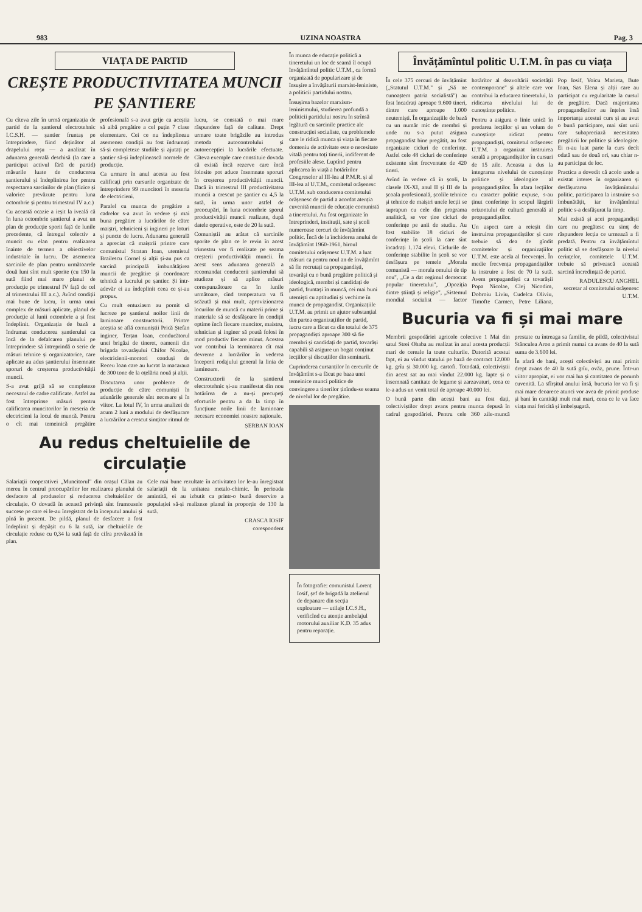983 UZINA NOASTRA Pag. 3
VIAȚA DE PARTID
CREȘTE PRODUCTIVITATEA MUNCII PE ȘANTIERE
Cu cîteva zile în urmă organizația de partid de la șantierul electrotehnic I.C.S.H. — șantier fruntaș pe întreprindere, fiind deținător al drapelului roșu — a analizat în adunarea generală deschisă (la care a participat activul fără de partid) măsurile luate de conducerea șantierului și îndeplinirea lor pentru respectarea sarcinilor de plan (fizice și valorice prevăzute pentru luna octombrie și pentru trimestrul IV a.c.)
Cu această ocazie a ieșit la iveală că în luna octombrie șantierul a avut un plan de producție sporit față de lunile precedente, că întregul colectiv a muncit cu elan pentru realizarea înainte de termen a obiectivelor industriale în lucru. De asemenea sarcinile de plan pentru următoarele două luni sînt mult sporite (cu 150 la sută fiind mai mare planul de producție pe trimestrul IV față de cel al trimestrului III a.c.). Avînd condiții mai bune de lucru, în urma unui complex de măsuri aplicate, planul de producție al lunii octombrie a și fost îndeplinit. Organizația de bază a îndrumat conducerea șantierului ca încă de la defalcarea planului pe întreprindere să întreprindă o serie de măsuri tehnice și organizatorice, care aplicate au adus șantierului însemnate sporuri de creșterea productivității muncii.
S-a avut grijă să se completeze necesarul de cadre calificate. Astfel au fost întreprinse măsuri pentru calificarea muncitorilor în meseria de electricieni la locul de muncă. Pentru o cît mai temeinică pregătire profesională s-a avut grije ca aceștia să aibă pregătire a cel puțin 7 clase elementare. Cei ce nu îndeplineau asemenea condiții au fost îndrumați să-și completeze studiile și ajutați pe șantier să-și îndeplinească normele de producție.
Ca urmare în anul acesta au fost calificați prin cursurile organizate de întreprindere 99 muncitori în meseria de electricieni.
Paralel cu munca de pregătire a cadrelor s-a avut în vedere și mai buna pregătire a lucrărilor de către maiștri, tehnicieni și ingineri pe loturi și puncte de lucru. Adunarea generală a apreciat că maiștrii printre care comunistul Stratan Ioan, utemistul Brailescu Cornel și alții și-au pus ca sarcină principală îmbunătățirea muncii de pregătire și coordonare tehnică a lucrului pe șantier. Și într-adevăr ei au îndeplinit ceea ce și-au propus.
Cu mult entuziasm au pornit să lucreze pe șantierul noilor linii de laminoare constructorii. Printre aceștia se află comuniștii Prică Ștefan inginer, Terțan Ioan, conducătorul unei brigăzi de tineret, oamenii din brigada tovarășului Chifor Nicolae, electricienii-montori conduși de Receu Ioan care au lucrat la macaraua de 300 tone de la oțelăria nouă și alții.
Discutarea unor probleme de producție de către comuniști în adunările generale sînt necesare și în viitor. La lotul IV, în urma analizei de acum 2 luni a modului de desfășurare a lucrărilor a crescut simțitor ritmul de lucru, se constată o mai mare răspundere față de calitate. Drept urmare toate brigăzile au introdus metoda autocontrolului și autorecepției la lucrările efectuate. Cîteva exemple care constituie dovada că există încă rezerve care încă folosite pot aduce însemnate sporuri în creșterea productivității muncii. Dacă în trimestrul III productivitatea muncii a crescut pe șantier cu 4,5 la sută, în urma unor astfel de preocupări, în luna octombrie sporul productivității muncii realizate, după datele operative, este de 20 la sută.
Comuniștii au arătat că sarcinile sporite de plan ce le revin în acest trimestru vor fi realizate pe seama creșterii productivității muncii. În acest sens adunarea generală a recomandat conducerii șantierului să studieze și să aplice măsuri corespunzătoare ca în lunile următoare, cînd temperatura va fi scăzută și mai mult, aprovizionarea locurilor de muncă cu materii prime și materiale să se desfășoare în condiții optime încît fiecare muncitor, maistru, tehnician și inginer să poată folosi în mod productiv fiecare minut. Acestea vor contribui la terminarea cît mai devreme a lucrărilor în vederea începerii rodajului general la linia de laminoare.
Constructorii de la șantierul electrotehnic și-au manifestat din nou hotărîrea de a nu-și precupeți eforturile pentru a da la timp în funcțiune noile linii de laminoare necesare economiei noastre naționale.
ȘERBAN IOAN
Au redus cheltuielile de circulație
Salariații cooperativei „Muncitorul" din orașul Călan au mereu în centrul preocupărilor lor realizarea planului de desfacere al produselor și reducerea cheltuielilor de circulație. O dovadă în această privință sînt frumoasele succese pe care ei le-au înregistrat de la începutul anului și pînă în prezent. De pildă, planul de desfacere a fost îndeplinit și depășit cu 6 la sută, iar cheltuielile de circulație reduse cu 0,34 la sută față de cifra prevăzută în plan.
Cele mai bune rezultate în activitatea lor le-au înregistrat salariații de la unitatea metalo-chimic. În perioada amintită, ei au izbutit ca printr-o bună deservire a populației să-și realizeze planul în proporție de 130 la sută.
CRASCA IOSIF
corespondent
În munca de educație politică a tineretului un loc de seamă îl ocupă învățămîntul politic U.T.M., ca formă organizată de popularizare și de însușire a învățăturii marxist-leniniste, a politicii partidului nostru.
Însușirea bazelor marxism-leninismului, studierea profundă a politicii partidului nostru în strînsă legătură cu sarcinile practice ale construcției socialiste, cu problemele care le ridică munca și viața în fiecare domeniu de activitate este o necesitate vitală pentru toți tinerii, indiferent de profesiile alese. Luptînd pentru aplicarea în viață a hotărîrilor Congreselor al III-lea al P.M.R. și al III-lea al U.T.M., comitetul orășenesc U.T.M. sub conducerea comitetului orășenesc de partid a acordat atenția cuvenită muncii de educație comunistă a tineretului. Au fost organizate în întreprinderi, instituții, sate și școli numeroase cercuri de învățămînt politic. Încă de la închiderea anului de învățămînt 1960-1961, biroul comitetului orășenesc U.T.M. a luat măsuri ca pentru noul an de învățămînt să fie recrutați ca propagandiști, tovarăși cu o bună pregătire politică și ideologică, membri și candidați de partid, fruntași în muncă, cei mai buni utemiști cu aptitudini și vechime în munca de propagandist. Organizațiile U.T.M. au primit un ajutor substanțial din partea organizațiilor de partid, lucru care a făcut ca din totalul de 375 propagandiști aproape 300 să fie membri și candidați de partid, tovarăși capabili să asigure un bogat conținut lecțiilor și discuțiilor din seminarii.
Cuprinderea cursanților în cercurile de învățămînt s-a făcut pe baza unei temeinice munci politice de convingere a tinerilor ținîndu-se seama de nivelul lor de pregătire.
În fotografie: comunistul Lorenț Iosif, șef de brigadă la atelierul de depanare din secția exploatare — utilaje I.C.S.H., verificînd cu atenție ambelajul motorului auxiliar K.D. 35 adus pentru reparație.
Învățămîntul politic U.T.M. în pas cu viața
În cele 375 cercuri de învățămînt („Statutul U.T.M." și „Să ne cunoaștem patria socialistă") au fost încadrați aproape 9.600 tineri, dintre care aproape 1.000 neutemiști. În organizațiile de bază cu un număr mic de membri și unde nu s-a putut asigura propagandist bine pregătit, au fost organizate cicluri de conferințe. Astfel cele 48 cicluri de conferințe existente sînt frecventate de 420 tineri.
Avînd în vedere că în școli, la clasele IX-XI, anul II și III de la școala profesională, școlile tehnice și tehnice de maiștri unele lecții se suprapun cu cele din programa analitică, se vor ține cicluri de conferințe pe anii de studiu. Au fost stabilite 18 cicluri de conferințe în școli la care sînt încadrați 1.174 elevi. Ciclurile de conferințe stabilite în școli se vor desfășura pe temele „Morala comunistă — morala omului de tip nou", „Ce a dat regimul democrat popular tineretului", „Opoziția dintre știință și religie", „Sistemul mondial socialist — factor hotărîtor al dezvoltării societății contemporane" și altele care vor contribui la educarea tineretului, la ridicarea nivelului lui de cunoștințe politice.
Pentru a asigura o linie unică în predarea lecțiilor și un volum de cunoștințe ridicat pentru propagandiști, comitetul orășenesc U.T.M. a organizat instruirea serală a propagandiștilor în cursuri de 15 zile. Aceasta a dus la integrarea nivelului de cunoștințe politice și ideologice al propagandiștilor. În afara lecțiilor cu caracter politic expuse, s-au ținut conferințe în scopul lărgirii orizontului de cultură generală al propagandiștilor.
Un aspect care a reieșit din instruirea propagandiștilor și care trebuie să dea de gîndit comitetelor și organizațiilor U.T.M. este acela al frecvenței. În medie frecvența propagandiștilor la instruire a fost de 70 la sută. Avem propagandiști ca tovarășii Popa Nicolae, Clej Nicodim, Dobroiu Liviu, Cudelca Oliviu, Timofte Carmen, Petre Liliana, Pop Iosif, Voicu Marieta, Bute Ioan, Sas Elena și alții care au participat cu regularitate la cursul de pregătire. Dacă majoritatea propagandiștilor au înțeles însă importanța acestui curs și au avut o bună participare, mai sînt unii care subapreciază necesitatea pregătirii lor politice și ideologice. Ei n-au luat parte la curs decît odată sau de două ori, sau chiar n-au participat de loc.
Practica a dovedit că acolo unde a existat interes în organizarea și desfășurarea învățămîntului politic, participarea la instruire s-a îmbunătățit, iar învățămîntul politic s-a desfășurat la timp.
Mai există și acei propagandiști care nu pregătesc cu simț de răspundere lecția ce urmează a fi predată. Pentru ca învățămîntul politic să se desfășoare la nivelul cerințelor, comitetele U.T.M. trebuie să privească această sarcină încredințată de partid.
RADULESCU ANGHEL
secretar al comitetului orășenesc U.T.M.
Bucuria va fi și mai mare
Membrii gospodăriei agricole colective 1 Mai din satul Strei Ohaba au realizat în anul acesta producții mari de cereale la toate culturile. Datorită acestui fapt, ei au vîndut statului pe bază de contract 12.000 kg. grîu și 30.000 kg. cartofi. Totodată, colectiviștii din acest sat au mai vîndut 22.000 kg. lapte și o însemnată cantitate de legume și zarzavaturi, ceea ce le-a adus un venit total de aproape 40.000 lei.
O bună parte din acești bani au fost dați, colectiviștilor drept avans pentru munca depusă în cadrul gospodăriei. Pentru cele 360 zile-muncă prestate cu întreaga sa familie, de pildă, colectivistul Stănculea Aron a primit numai ca avans de 40 la sută suma de 3.600 lei.
În afară de bani, acești colectiviști au mai primit drept avans de 40 la sută grîu, ovăz, prune. Într-un viitor apropiat, ei vor mai lua și cantitatea de porumb cuvenită. La sfîrșitul anului însă, bucuria lor va fi și mai mare deoarece atunci vor avea de primit produse și bani în cantități mult mai mari, ceea ce le va face viața mai fericită și îmbelșugată.